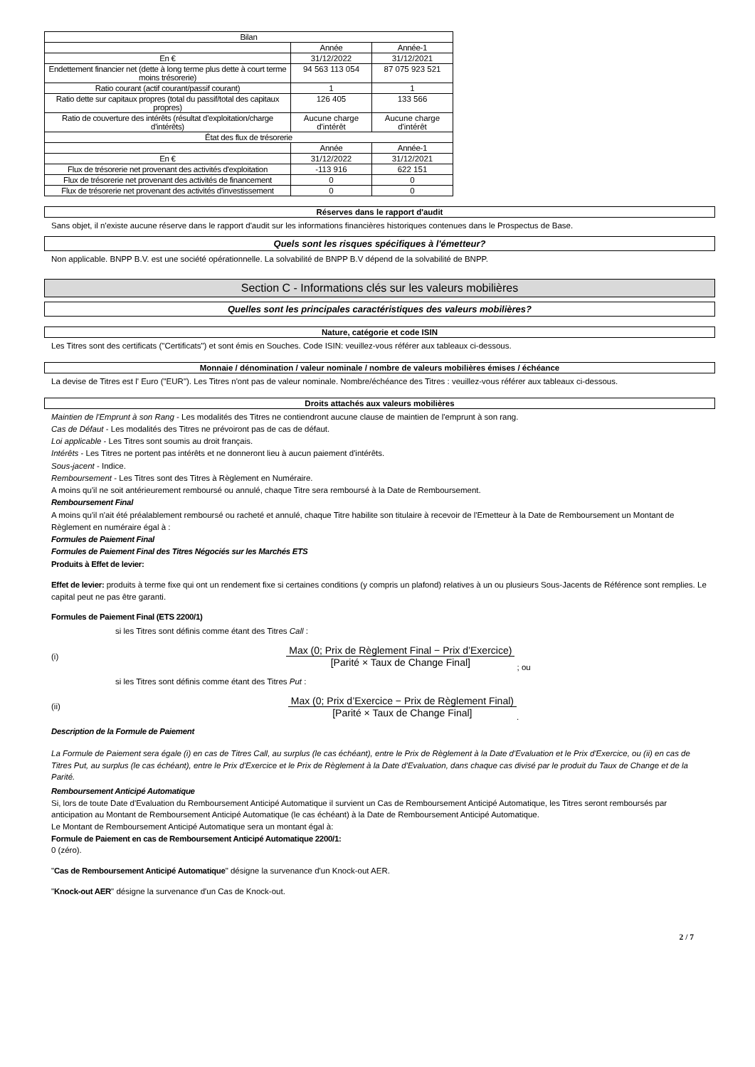| Bilan | | |
| | Année | Année-1 |
| En € | 31/12/2022 | 31/12/2021 |
| Endettement financier net (dette à long terme plus dette à court terme moins trésorerie) | 94 563 113 054 | 87 075 923 521 |
| Ratio courant (actif courant/passif courant) | 1 | 1 |
| Ratio dette sur capitaux propres (total du passif/total des capitaux propres) | 126 405 | 133 566 |
| Ratio de couverture des intérêts (résultat d'exploitation/charge d'intérêts) | Aucune charge d'intérêt | Aucune charge d'intérêt |
| État des flux de trésorerie | | |
| | Année | Année-1 |
| En € | 31/12/2022 | 31/12/2021 |
| Flux de trésorerie net provenant des activités d'exploitation | -113 916 | 622 151 |
| Flux de trésorerie net provenant des activités de financement | 0 | 0 |
| Flux de trésorerie net provenant des activités d'investissement | 0 | 0 |
Réserves dans le rapport d'audit
Sans objet, il n'existe aucune réserve dans le rapport d'audit sur les informations financières historiques contenues dans le Prospectus de Base.
Quels sont les risques spécifiques à l'émetteur?
Non applicable. BNPP B.V. est une société opérationnelle. La solvabilité de BNPP B.V dépend de la solvabilité de BNPP.
Section C - Informations clés sur les valeurs mobilières
Quelles sont les principales caractéristiques des valeurs mobilières?
Nature, catégorie et code ISIN
Les Titres sont des certificats ("Certificats") et sont émis en Souches. Code ISIN: veuillez-vous référer aux tableaux ci-dessous.
Monnaie / dénomination / valeur nominale / nombre de valeurs mobilières émises / échéance
La devise de Titres est l' Euro ("EUR"). Les Titres n'ont pas de valeur nominale. Nombre/échéance des Titres : veuillez-vous référer aux tableaux ci-dessous.
Droits attachés aux valeurs mobilières
Maintien de l'Emprunt à son Rang - Les modalités des Titres ne contiendront aucune clause de maintien de l'emprunt à son rang.
Cas de Défaut - Les modalités des Titres ne prévoiront pas de cas de défaut.
Loi applicable - Les Titres sont soumis au droit français.
Intérêts - Les Titres ne portent pas intérêts et ne donneront lieu à aucun paiement d'intérêts.
Sous-jacent - Indice.
Remboursement - Les Titres sont des Titres à Règlement en Numéraire.
A moins qu'il ne soit antérieurement remboursé ou annulé, chaque Titre sera remboursé à la Date de Remboursement.
Remboursement Final
A moins qu'il n'ait été préalablement remboursé ou racheté et annulé, chaque Titre habilite son titulaire à recevoir de l'Emetteur à la Date de Remboursement un Montant de Règlement en numéraire égal à :
Formules de Paiement Final
Formules de Paiement Final des Titres Négociés sur les Marchés ETS
Produits à Effet de levier:
Effet de levier: produits à terme fixe qui ont un rendement fixe si certaines conditions (y compris un plafond) relatives à un ou plusieurs Sous-Jacents de Référence sont remplies. Le capital peut ne pas être garanti.
Formules de Paiement Final (ETS 2200/1)
si les Titres sont définis comme étant des Titres Call :
(i)
Max (0; Prix de Règlement Final − Prix d’Exercice)
[Parité × Taux de Change Final]
; ou
si les Titres sont définis comme étant des Titres Put :
(ii)
Max (0; Prix d’Exercice − Prix de Règlement Final)
[Parité × Taux de Change Final]
.
Description de la Formule de Paiement
La Formule de Paiement sera égale (i) en cas de Titres Call, au surplus (le cas échéant), entre le Prix de Règlement à la Date d'Evaluation et le Prix d'Exercice, ou (ii) en cas de Titres Put, au surplus (le cas échéant), entre le Prix d'Exercice et le Prix de Règlement à la Date d'Evaluation, dans chaque cas divisé par le produit du Taux de Change et de la Parité.
Remboursement Anticipé Automatique
Si, lors de toute Date d'Evaluation du Remboursement Anticipé Automatique il survient un Cas de Remboursement Anticipé Automatique, les Titres seront remboursés par anticipation au Montant de Remboursement Anticipé Automatique (le cas échéant) à la Date de Remboursement Anticipé Automatique.
Le Montant de Remboursement Anticipé Automatique sera un montant égal à:
Formule de Paiement en cas de Remboursement Anticipé Automatique 2200/1:
0 (zéro).
"Cas de Remboursement Anticipé Automatique" désigne la survenance d'un Knock-out AER.
"Knock-out AER" désigne la survenance d'un Cas de Knock-out.
2 / 7